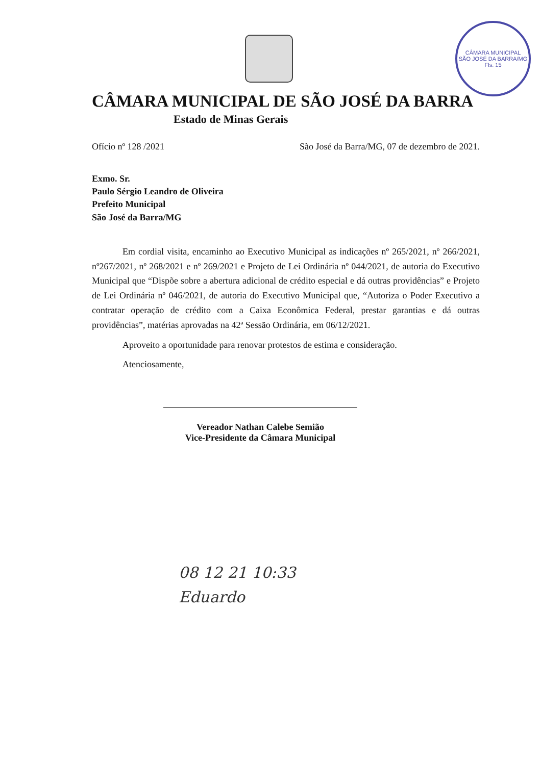CÂMARA MUNICIPAL
SÃO JOSÉ DA BARRA/MG
Fls. 15
CÂMARA MUNICIPAL DE SÃO JOSÉ DA BARRA
Estado de Minas Gerais
Ofício nº 128 /2021 São José da Barra/MG, 07 de dezembro de 2021.
Exmo. Sr.
Paulo Sérgio Leandro de Oliveira
Prefeito Municipal
São José da Barra/MG
Em cordial visita, encaminho ao Executivo Municipal as indicações nº 265/2021, nº 266/2021, nº267/2021, nº 268/2021 e nº 269/2021 e Projeto de Lei Ordinária nº 044/2021, de autoria do Executivo Municipal que “Dispõe sobre a abertura adicional de crédito especial e dá outras providências” e Projeto de Lei Ordinária nº 046/2021, de autoria do Executivo Municipal que, “Autoriza o Poder Executivo a contratar operação de crédito com a Caixa Econômica Federal, prestar garantias e dá outras providências”, matérias aprovadas na 42ª Sessão Ordinária, em 06/12/2021.
Aproveito a oportunidade para renovar protestos de estima e consideração.
Atenciosamente,
Vereador Nathan Calebe Semião
Vice-Presidente da Câmara Municipal
08 12 21 10:33
Eduardo